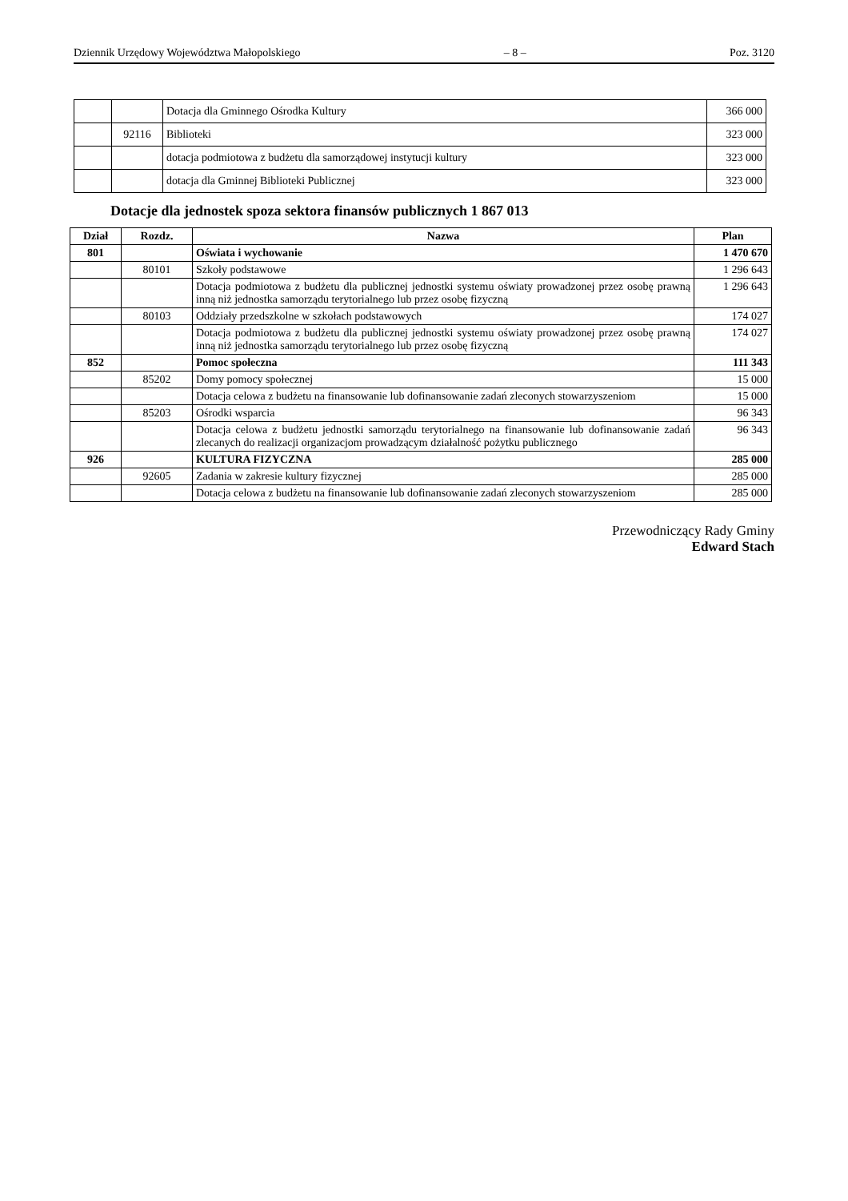Dziennik Urzędowy Województwa Małopolskiego – 8 – Poz. 3120
| | | Dotacja dla Gminnego Ośrodka Kultury | 366 000 |
| | 92116 | Biblioteki | 323 000 |
| | | dotacja podmiotowa z budżetu dla samorządowej instytucji kultury | 323 000 |
| | | dotacja dla Gminnej Biblioteki Publicznej | 323 000 |
Dotacje dla jednostek spoza sektora finansów publicznych 1 867 013
| Dział | Rozdz. | Nazwa | Plan |
| --- | --- | --- | --- |
| 801 | | Oświata i wychowanie | 1 470 670 |
| | 80101 | Szkoły podstawowe | 1 296 643 |
| | | Dotacja podmiotowa z budżetu dla publicznej jednostki systemu oświaty prowadzonej przez osobę prawną inną niż jednostka samorządu terytorialnego lub przez osobę fizyczną | 1 296 643 |
| | 80103 | Oddziały przedszkolne w szkołach podstawowych | 174 027 |
| | | Dotacja podmiotowa z budżetu dla publicznej jednostki systemu oświaty prowadzonej przez osobę prawną inną niż jednostka samorządu terytorialnego lub przez osobę fizyczną | 174 027 |
| 852 | | Pomoc społeczna | 111 343 |
| | 85202 | Domy pomocy społecznej | 15 000 |
| | | Dotacja celowa z budżetu na finansowanie lub dofinansowanie zadań zleconych stowarzyszeniom | 15 000 |
| | 85203 | Ośrodki wsparcia | 96 343 |
| | | Dotacja celowa z budżetu jednostki samorządu terytorialnego na finansowanie lub dofinansowanie zadań zlecanych do realizacji organizacjom prowadzącym działalność pożytku publicznego | 96 343 |
| 926 | | KULTURA FIZYCZNA | 285 000 |
| | 92605 | Zadania w zakresie kultury fizycznej | 285 000 |
| | | Dotacja celowa z budżetu na finansowanie lub dofinansowanie zadań zleconych stowarzyszeniom | 285 000 |
Przewodniczący Rady Gminy
Edward Stach